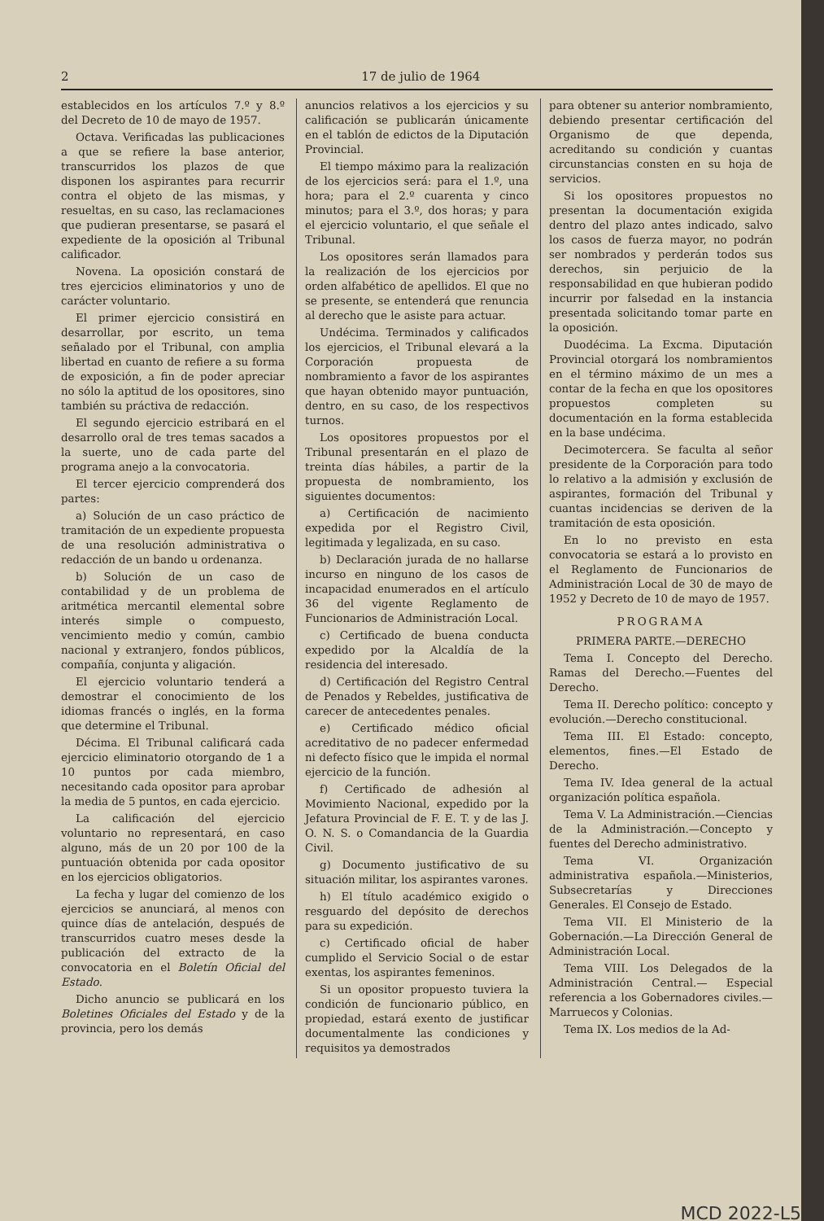2 17 de julio de 1964
establecidos en los artículos 7.º y 8.º del Decreto de 10 de mayo de 1957.
Octava. Verificadas las publicaciones a que se refiere la base anterior, transcurridos los plazos de que disponen los aspirantes para recurrir contra el objeto de las mismas, y resueltas, en su caso, las reclamaciones que pudieran presentarse, se pasará el expediente de la oposición al Tribunal calificador.
Novena. La oposición constará de tres ejercicios eliminatorios y uno de carácter voluntario.
El primer ejercicio consistirá en desarrollar, por escrito, un tema señalado por el Tribunal, con amplia libertad en cuanto de refiere a su forma de exposición, a fin de poder apreciar no sólo la aptitud de los opositores, sino también su práctiva de redacción.
El segundo ejercicio estribará en el desarrollo oral de tres temas sacados a la suerte, uno de cada parte del programa anejo a la convocatoria.
El tercer ejercicio comprenderá dos partes:
a) Solución de un caso práctico de tramitación de un expediente propuesta de una resolución administrativa o redacción de un bando u ordenanza.
b) Solución de un caso de contabilidad y de un problema de aritmética mercantil elemental sobre interés simple o compuesto, vencimiento medio y común, cambio nacional y extranjero, fondos públicos, compañía, conjunta y aligación.
El ejercicio voluntario tenderá a demostrar el conocimiento de los idiomas francés o inglés, en la forma que determine el Tribunal.
Décima. El Tribunal calificará cada ejercicio eliminatorio otorgando de 1 a 10 puntos por cada miembro, necesitando cada opositor para aprobar la media de 5 puntos, en cada ejercicio.
La calificación del ejercicio voluntario no representará, en caso alguno, más de un 20 por 100 de la puntuación obtenida por cada opositor en los ejercicios obligatorios.
La fecha y lugar del comienzo de los ejercicios se anunciará, al menos con quince días de antelación, después de transcurridos cuatro meses desde la publicación del extracto de la convocatoria en el Boletín Oficial del Estado.
Dicho anuncio se publicará en los Boletines Oficiales del Estado y de la provincia, pero los demás
anuncios relativos a los ejercicios y su calificación se publicarán únicamente en el tablón de edictos de la Diputación Provincial.
El tiempo máximo para la realización de los ejercicios será: para el 1.º, una hora; para el 2.º cuarenta y cinco minutos; para el 3.º, dos horas; y para el ejercicio voluntario, el que señale el Tribunal.
Los opositores serán llamados para la realización de los ejercicios por orden alfabético de apellidos. El que no se presente, se entenderá que renuncia al derecho que le asiste para actuar.
Undécima. Terminados y calificados los ejercicios, el Tribunal elevará a la Corporación propuesta de nombramiento a favor de los aspirantes que hayan obtenido mayor puntuación, dentro, en su caso, de los respectivos turnos.
Los opositores propuestos por el Tribunal presentarán en el plazo de treinta días hábiles, a partir de la propuesta de nombramiento, los siguientes documentos:
a) Certificación de nacimiento expedida por el Registro Civil, legitimada y legalizada, en su caso.
b) Declaración jurada de no hallarse incurso en ninguno de los casos de incapacidad enumerados en el artículo 36 del vigente Reglamento de Funcionarios de Administración Local.
c) Certificado de buena conducta expedido por la Alcaldía de la residencia del interesado.
d) Certificación del Registro Central de Penados y Rebeldes, justificativa de carecer de antecedentes penales.
e) Certificado médico oficial acreditativo de no padecer enfermedad ni defecto físico que le impida el normal ejercicio de la función.
f) Certificado de adhesión al Movimiento Nacional, expedido por la Jefatura Provincial de F. E. T. y de las J. O. N. S. o Comandancia de la Guardia Civil.
g) Documento justificativo de su situación militar, los aspirantes varones.
h) El título académico exigido o resguardo del depósito de derechos para su expedición.
c) Certificado oficial de haber cumplido el Servicio Social o de estar exentas, los aspirantes femeninos.
Si un opositor propuesto tuviera la condición de funcionario público, en propiedad, estará exento de justificar documentalmente las condiciones y requisitos ya demostrados
para obtener su anterior nombramiento, debiendo presentar certificación del Organismo de que dependa, acreditando su condición y cuantas circunstancias consten en su hoja de servicios.
Si los opositores propuestos no presentan la documentación exigida dentro del plazo antes indicado, salvo los casos de fuerza mayor, no podrán ser nombrados y perderán todos sus derechos, sin perjuicio de la responsabilidad en que hubieran podido incurrir por falsedad en la instancia presentada solicitando tomar parte en la oposición.
Duodécima. La Excma. Diputación Provincial otorgará los nombramientos en el término máximo de un mes a contar de la fecha en que los opositores propuestos completen su documentación en la forma establecida en la base undécima.
Decimotercera. Se faculta al señor presidente de la Corporación para todo lo relativo a la admisión y exclusión de aspirantes, formación del Tribunal y cuantas incidencias se deriven de la tramitación de esta oposición.
En lo no previsto en esta convocatoria se estará a lo provisto en el Reglamento de Funcionarios de Administración Local de 30 de mayo de 1952 y Decreto de 10 de mayo de 1957.
PROGRAMA
PRIMERA PARTE.—DERECHO
Tema I. Concepto del Derecho. Ramas del Derecho.—Fuentes del Derecho.
Tema II. Derecho político: concepto y evolución.—Derecho constitucional.
Tema III. El Estado: concepto, elementos, fines.—El Estado de Derecho.
Tema IV. Idea general de la actual organización política española.
Tema V. La Administración.—Ciencias de la Administración.—Concepto y fuentes del Derecho administrativo.
Tema VI. Organización administrativa española.—Ministerios, Subsecretarías y Direcciones Generales. El Consejo de Estado.
Tema VII. El Ministerio de la Gobernación.—La Dirección General de Administración Local.
Tema VIII. Los Delegados de la Administración Central.— Especial referencia a los Gobernadores civiles.—Marruecos y Colonias.
Tema IX. Los medios de la Ad-
MCD 2022-L5